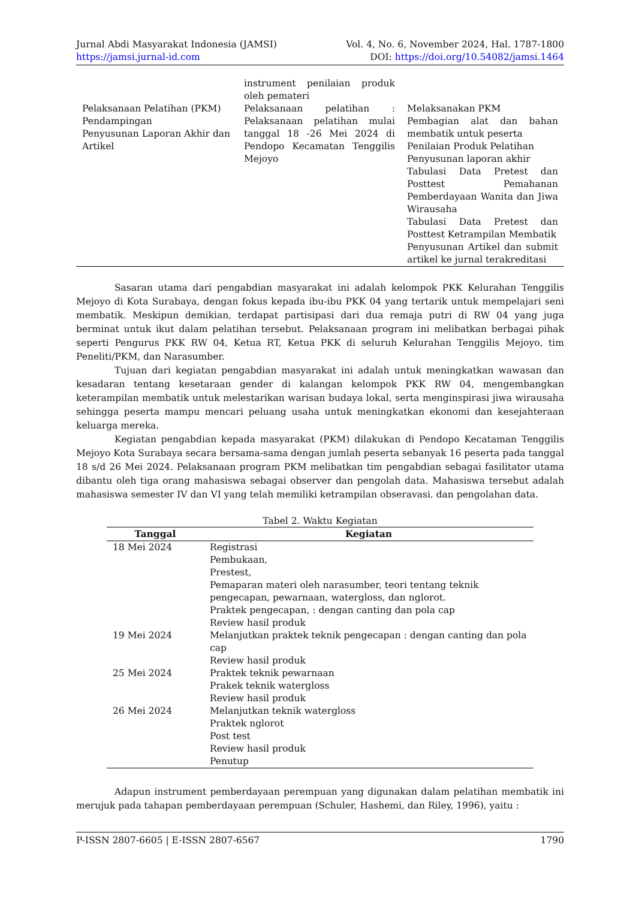Jurnal Abdi Masyarakat Indonesia (JAMSI)
https://jamsi.jurnal-id.com
Vol. 4, No. 6, November 2024, Hal. 1787-1800
DOI: https://doi.org/10.54082/jamsi.1464
| | instrument penilaian produk oleh pemateri | |
| Pelaksanaan Pelatihan (PKM) Pendampingan Penyusunan Laporan Akhir dan Artikel | Pelaksanaan pelatihan : Pelaksanaan pelatihan mulai tanggal 18 -26 Mei 2024 di Pendopo Kecamatan Tenggilis Mejoyo | Melaksanakan PKM Pembagian alat dan bahan membatik untuk peserta Penilaian Produk Pelatihan Penyusunan laporan akhir Tabulasi Data Pretest dan Posttest Pemahanan Pemberdayaan Wanita dan Jiwa Wirausaha Tabulasi Data Pretest dan Posttest Ketrampilan Membatik Penyusunan Artikel dan submit artikel ke jurnal terakreditasi |
Sasaran utama dari pengabdian masyarakat ini adalah kelompok PKK Kelurahan Tenggilis Mejoyo di Kota Surabaya, dengan fokus kepada ibu-ibu PKK 04 yang tertarik untuk mempelajari seni membatik. Meskipun demikian, terdapat partisipasi dari dua remaja putri di RW 04 yang juga berminat untuk ikut dalam pelatihan tersebut. Pelaksanaan program ini melibatkan berbagai pihak seperti Pengurus PKK RW 04, Ketua RT, Ketua PKK di seluruh Kelurahan Tenggilis Mejoyo, tim Peneliti/PKM, dan Narasumber.
Tujuan dari kegiatan pengabdian masyarakat ini adalah untuk meningkatkan wawasan dan kesadaran tentang kesetaraan gender di kalangan kelompok PKK RW 04, mengembangkan keterampilan membatik untuk melestarikan warisan budaya lokal, serta menginspirasi jiwa wirausaha sehingga peserta mampu mencari peluang usaha untuk meningkatkan ekonomi dan kesejahteraan keluarga mereka.
Kegiatan pengabdian kepada masyarakat (PKM) dilakukan di Pendopo Kecataman Tenggilis Mejoyo Kota Surabaya secara bersama-sama dengan jumlah peserta sebanyak 16 peserta pada tanggal 18 s/d 26 Mei 2024. Pelaksanaan program PKM melibatkan tim pengabdian sebagai fasilitator utama dibantu oleh tiga orang mahasiswa sebagai observer dan pengolah data. Mahasiswa tersebut adalah mahasiswa semester IV dan VI yang telah memiliki ketrampilan obseravasi. dan pengolahan data.
Tabel 2. Waktu Kegiatan
| Tanggal | Kegiatan |
| --- | --- |
| 18 Mei 2024 | Registrasi Pembukaan, Prestest, Pemaparan materi oleh narasumber, teori tentang teknik pengecapan, pewarnaan, watergloss, dan nglorot. Praktek pengecapan, : dengan canting dan pola cap Review hasil produk |
| 19 Mei 2024 | Melanjutkan praktek teknik pengecapan : dengan canting dan pola cap Review hasil produk |
| 25 Mei 2024 | Praktek teknik pewarnaan Prakek teknik watergloss Review hasil produk |
| 26 Mei 2024 | Melanjutkan teknik watergloss Praktek nglorot Post test Review hasil produk Penutup |
Adapun instrument pemberdayaan perempuan yang digunakan dalam pelatihan membatik ini merujuk pada tahapan pemberdayaan perempuan (Schuler, Hashemi, dan Riley, 1996), yaitu :
P-ISSN 2807-6605 | E-ISSN 2807-6567 1790